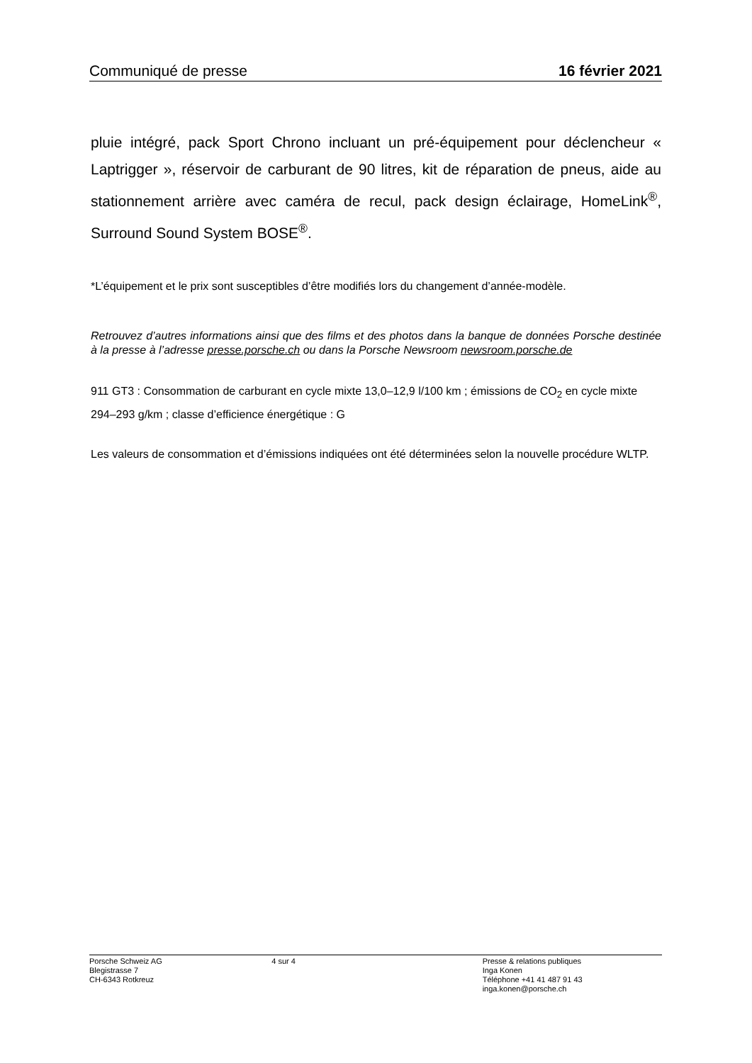Communiqué de presse 16 février 2021
pluie intégré, pack Sport Chrono incluant un pré-équipement pour déclencheur « Laptrigger », réservoir de carburant de 90 litres, kit de réparation de pneus, aide au stationnement arrière avec caméra de recul, pack design éclairage, HomeLink<sup>®</sup>, Surround Sound System BOSE<sup>®</sup>.
*L’équipement et le prix sont susceptibles d’être modifiés lors du changement d’année-modèle.
Retrouvez d’autres informations ainsi que des films et des photos dans la banque de données Porsche destinée à la presse à l’adresse presse.porsche.ch ou dans la Porsche Newsroom newsroom.porsche.de
911 GT3 : Consommation de carburant en cycle mixte 13,0–12,9 l/100 km ; émissions de CO<sub>2</sub> en cycle mixte 294–293 g/km ; classe d’efficience énergétique : G
Les valeurs de consommation et d’émissions indiquées ont été déterminées selon la nouvelle procédure WLTP.
Porsche Schweiz AG
Blegistrasse 7
CH-6343 Rotkreuz
4 sur 4 Presse & relations publiques
Inga Konen
Téléphone +41 41 487 91 43
inga.konen@porsche.ch